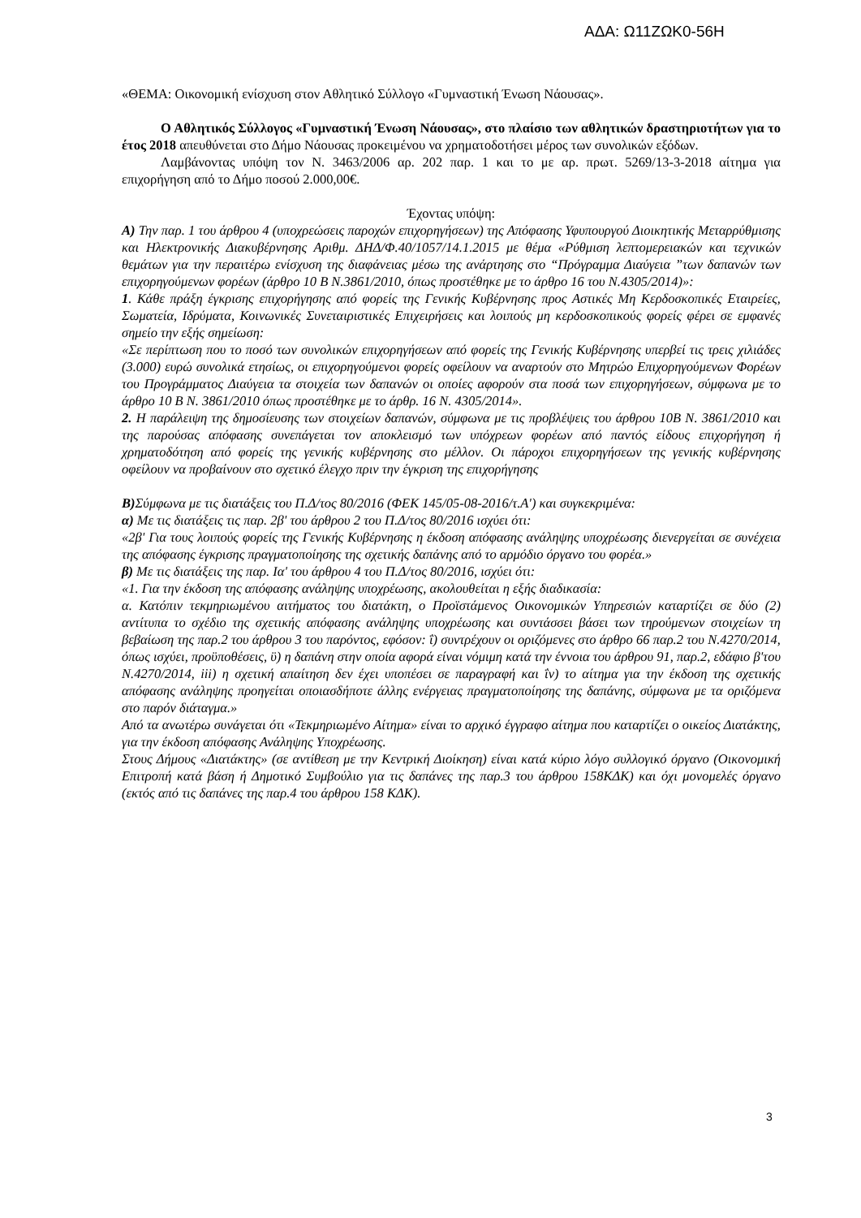ΑΔΑ: Ω11ΖΩΚ0-56Η
«ΘΕΜΑ: Οικονομική ενίσχυση στον Αθλητικό Σύλλογο «Γυμναστική Ένωση Νάουσας».
Ο Αθλητικός Σύλλογος «Γυμναστική Ένωση Νάουσας», στο πλαίσιο των αθλητικών δραστηριοτήτων για το έτος 2018 απευθύνεται στο Δήμο Νάουσας προκειμένου να χρηματοδοτήσει μέρος των συνολικών εξόδων.
Λαμβάνοντας υπόψη τον Ν. 3463/2006 αρ. 202 παρ. 1 και το με αρ. πρωτ. 5269/13-3-2018 αίτημα για επιχορήγηση από το Δήμο ποσού 2.000,00€.
Έχοντας υπόψη:
Α) Την παρ. 1 του άρθρου 4 (υποχρεώσεις παροχών επιχορηγήσεων) της Απόφασης Υφυπουργού Διοικητικής Μεταρρύθμισης και Ηλεκτρονικής Διακυβέρνησης Αριθμ. ΔΗΔ/Φ.40/1057/14.1.2015 με θέμα «Ρύθμιση λεπτομερειακών και τεχνικών θεμάτων για την περαιτέρω ενίσχυση της διαφάνειας μέσω της ανάρτησης στο “Πρόγραμμα Διαύγεια ”των δαπανών των επιχορηγούμενων φορέων (άρθρο 10 Β Ν.3861/2010, όπως προστέθηκε με το άρθρο 16 του Ν.4305/2014)»:
1. Κάθε πράξη έγκρισης επιχορήγησης από φορείς της Γενικής Κυβέρνησης προς Αστικές Μη Κερδοσκοπικές Εταιρείες, Σωματεία, Ιδρύματα, Κοινωνικές Συνεταιριστικές Επιχειρήσεις και λοιπούς μη κερδοσκοπικούς φορείς φέρει σε εμφανές σημείο την εξής σημείωση:
«Σε περίπτωση που το ποσό των συνολικών επιχορηγήσεων από φορείς της Γενικής Κυβέρνησης υπερβεί τις τρεις χιλιάδες (3.000) ευρώ συνολικά ετησίως, οι επιχορηγούμενοι φορείς οφείλουν να αναρτούν στο Μητρώο Επιχορηγούμενων Φορέων του Προγράμματος Διαύγεια τα στοιχεία των δαπανών οι οποίες αφορούν στα ποσά των επιχορηγήσεων, σύμφωνα με το άρθρο 10 Β Ν. 3861/2010 όπως προστέθηκε με το άρθρ. 16 Ν. 4305/2014».
2. Η παράλειψη της δημοσίευσης των στοιχείων δαπανών, σύμφωνα με τις προβλέψεις του άρθρου 10Β Ν. 3861/2010 και της παρούσας απόφασης συνεπάγεται τον αποκλεισμό των υπόχρεων φορέων από παντός είδους επιχορήγηση ή χρηματοδότηση από φορείς της γενικής κυβέρνησης στο μέλλον. Οι πάροχοι επιχορηγήσεων της γενικής κυβέρνησης οφείλουν να προβαίνουν στο σχετικό έλεγχο πριν την έγκριση της επιχορήγησης
Β) Σύμφωνα με τις διατάξεις του Π.Δ/τος 80/2016 (ΦΕΚ 145/05-08-2016/τ.Α') και συγκεκριμένα:
α) Με τις διατάξεις τις παρ. 2β' του άρθρου 2 του Π.Δ/τος 80/2016 ισχύει ότι:
«2β' Για τους λοιπούς φορείς της Γενικής Κυβέρνησης η έκδοση απόφασης ανάληψης υποχρέωσης διενεργείται σε συνέχεια της απόφασης έγκρισης πραγματοποίησης της σχετικής δαπάνης από το αρμόδιο όργανο του φορέα.»
β) Με τις διατάξεις της παρ. Ια' του άρθρου 4 του Π.Δ/τος 80/2016, ισχύει ότι:
«1. Για την έκδοση της απόφασης ανάληψης υποχρέωσης, ακολουθείται η εξής διαδικασία:
α. Κατόπιν τεκμηριωμένου αιτήματος του διατάκτη, ο Προϊστάμενος Οικονομικών Υπηρεσιών καταρτίζει σε δύο (2) αντίτυπα το σχέδιο της σχετικής απόφασης ανάληψης υποχρέωσης και συντάσσει βάσει των τηρούμενων στοιχείων τη βεβαίωση της παρ.2 του άρθρου 3 του παρόντος, εφόσον: ΐ) συντρέχουν οι οριζόμενες στο άρθρο 66 παρ.2 του Ν.4270/2014, όπως ισχύει, προϋποθέσεις, ϋ) η δαπάνη στην οποία αφορά είναι νόμιμη κατά την έννοια του άρθρου 91, παρ.2, εδάφιο β'του Ν.4270/2014, iii) η σχετική απαίτηση δεν έχει υποπέσει σε παραγραφή και ΐν) το αίτημα για την έκδοση της σχετικής απόφασης ανάληψης προηγείται οποιασδήποτε άλλης ενέργειας πραγματοποίησης της δαπάνης, σύμφωνα με τα οριζόμενα στο παρόν διάταγμα.»
Από τα ανωτέρω συνάγεται ότι «Τεκμηριωμένο Αίτημα» είναι το αρχικό έγγραφο αίτημα που καταρτίζει ο οικείος Διατάκτης, για την έκδοση απόφασης Ανάληψης Υποχρέωσης.
Στους Δήμους «Διατάκτης» (σε αντίθεση με την Κεντρική Διοίκηση) είναι κατά κύριο λόγο συλλογικό όργανο (Οικονομική Επιτροπή κατά βάση ή Δημοτικό Συμβούλιο για τις δαπάνες της παρ.3 του άρθρου 158ΚΔΚ) και όχι μονομελές όργανο (εκτός από τις δαπάνες της παρ.4 του άρθρου 158 ΚΔΚ).
3